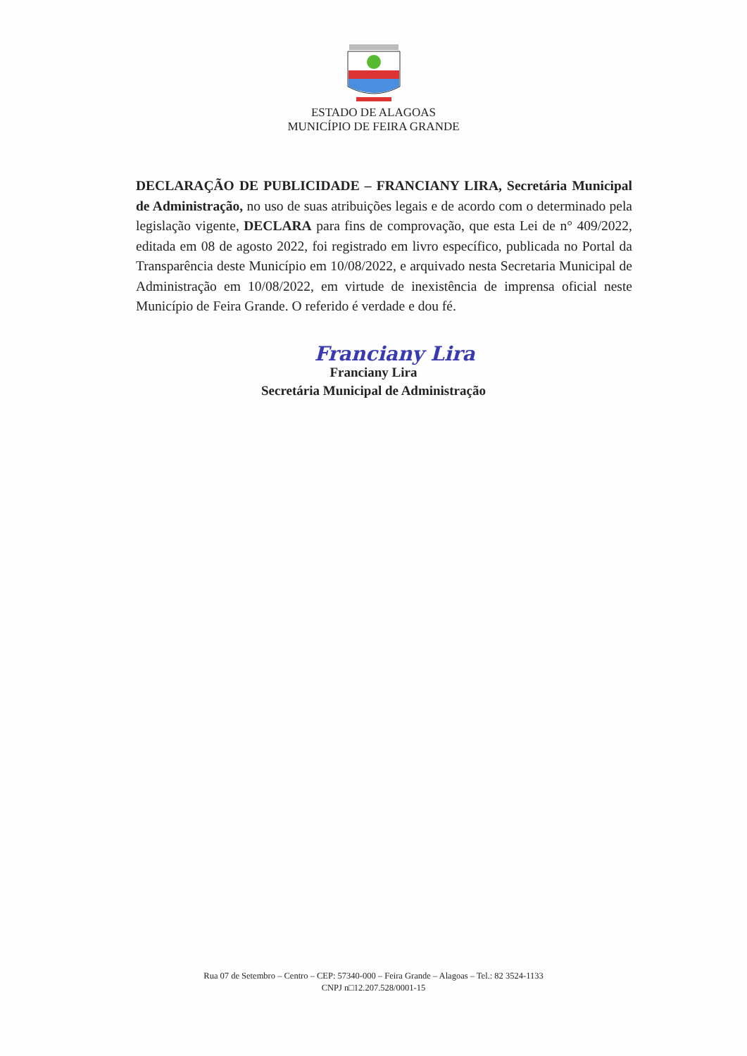ESTADO DE ALAGOAS
MUNICÍPIO DE FEIRA GRANDE
DECLARAÇÃO DE PUBLICIDADE – FRANCIANY LIRA, Secretária Municipal de Administração, no uso de suas atribuições legais e de acordo com o determinado pela legislação vigente, DECLARA para fins de comprovação, que esta Lei de n° 409/2022, editada em 08 de agosto 2022, foi registrado em livro específico, publicada no Portal da Transparência deste Município em 10/08/2022, e arquivado nesta Secretaria Municipal de Administração em 10/08/2022, em virtude de inexistência de imprensa oficial neste Município de Feira Grande. O referido é verdade e dou fé.
Franciany Lira
Franciany Lira
Secretária Municipal de Administração
Rua 07 de Setembro – Centro – CEP: 57340-000 – Feira Grande – Alagoas – Tel.: 82 3524-1133
CNPJ n□12.207.528/0001-15